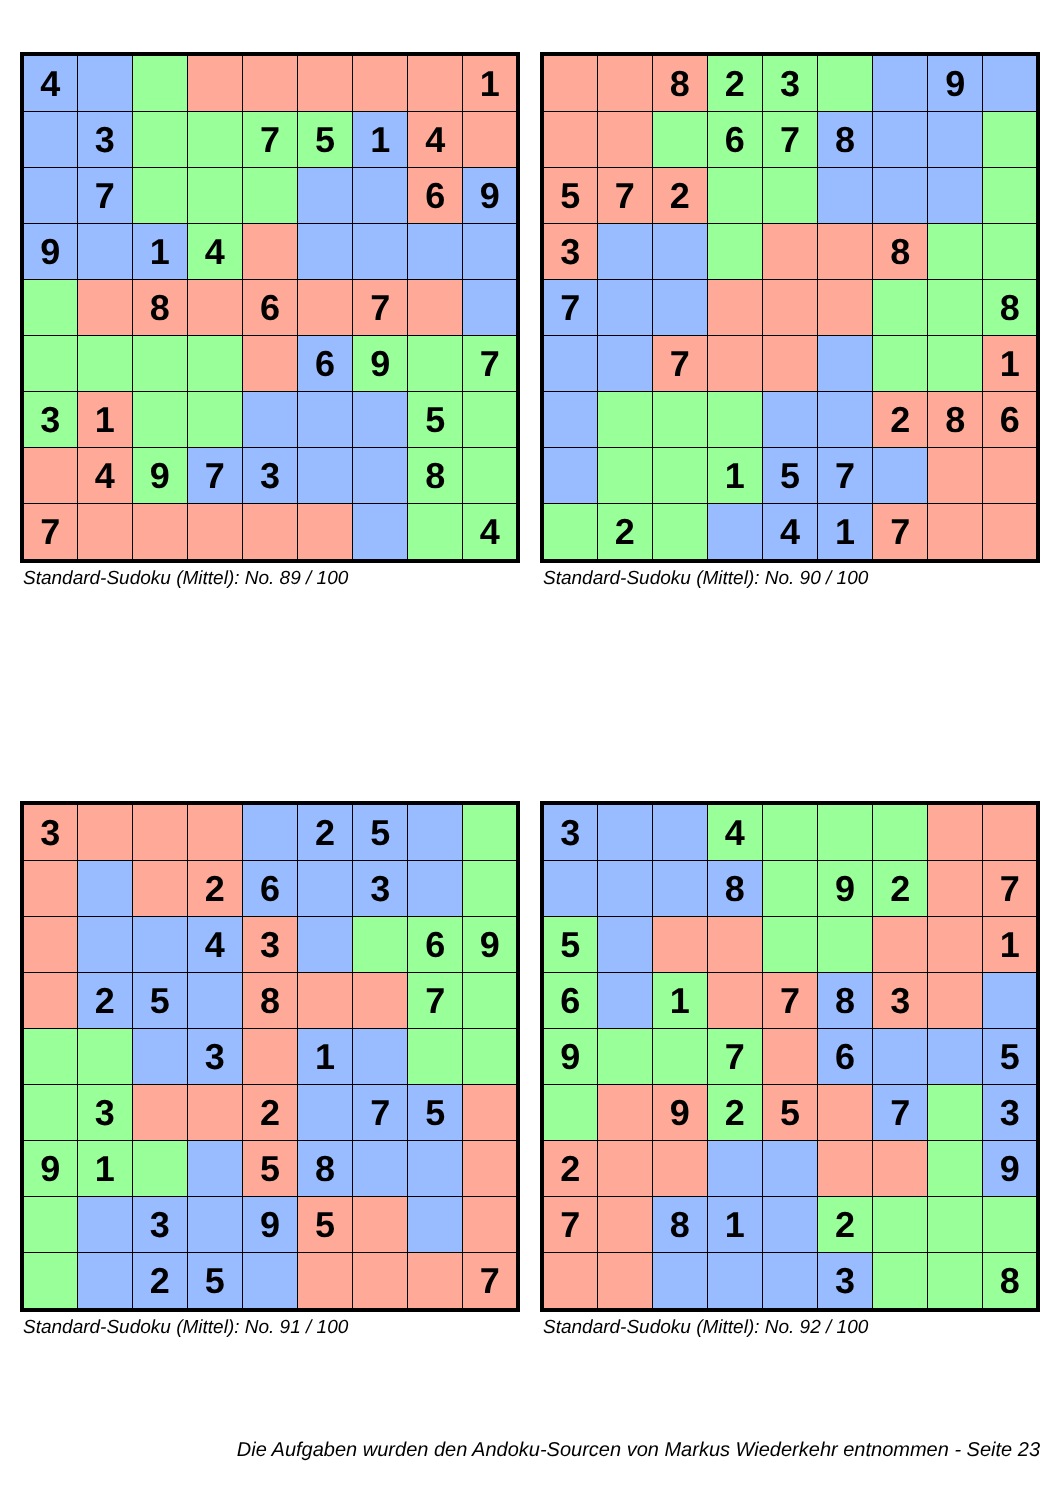| 4 | | | | | | | | 1 |
| | 3 | | | 7 | 5 | 1 | 4 | |
| | 7 | | | | | | 6 | 9 |
| 9 | | 1 | 4 | | | | | |
| | | 8 | | 6 | | 7 | | |
| | | | | | 6 | 9 | | 7 |
| 3 | 1 | | | | | | 5 | |
| | 4 | 9 | 7 | 3 | | | 8 | |
| 7 | | | | | | | | 4 |
Standard-Sudoku (Mittel): No. 89 / 100
| | | 8 | 2 | 3 | | | 9 | |
| | | | 6 | 7 | 8 | | | |
| 5 | 7 | 2 | | | | | | |
| 3 | | | | | | 8 | | |
| 7 | | | | | | | | 8 |
| | | 7 | | | | | | 1 |
| | | | | | | 2 | 8 | 6 |
| | | | 1 | 5 | 7 | | | |
| | 2 | | | 4 | 1 | 7 | | |
Standard-Sudoku (Mittel): No. 90 / 100
| 3 | | | | | 2 | 5 | | |
| | | | 2 | 6 | | 3 | | |
| | | | 4 | 3 | | | 6 | 9 |
| | 2 | 5 | | 8 | | | 7 | |
| | | | 3 | | 1 | | | |
| | 3 | | | 2 | | 7 | 5 | |
| 9 | 1 | | | 5 | 8 | | | |
| | | 3 | | 9 | 5 | | | |
| | | 2 | 5 | | | | | 7 |
Standard-Sudoku (Mittel): No. 91 / 100
| 3 | | | 4 | | | | | |
| | | | 8 | | 9 | 2 | | 7 |
| 5 | | | | | | | | 1 |
| 6 | | 1 | | 7 | 8 | 3 | | |
| 9 | | | 7 | | 6 | | | 5 |
| | | 9 | 2 | 5 | | 7 | | 3 |
| 2 | | | | | | | | 9 |
| 7 | | 8 | 1 | | 2 | | | |
| | | | | | 3 | | | 8 |
Standard-Sudoku (Mittel): No. 92 / 100
Die Aufgaben wurden den Andoku-Sourcen von Markus Wiederkehr entnommen - Seite 23